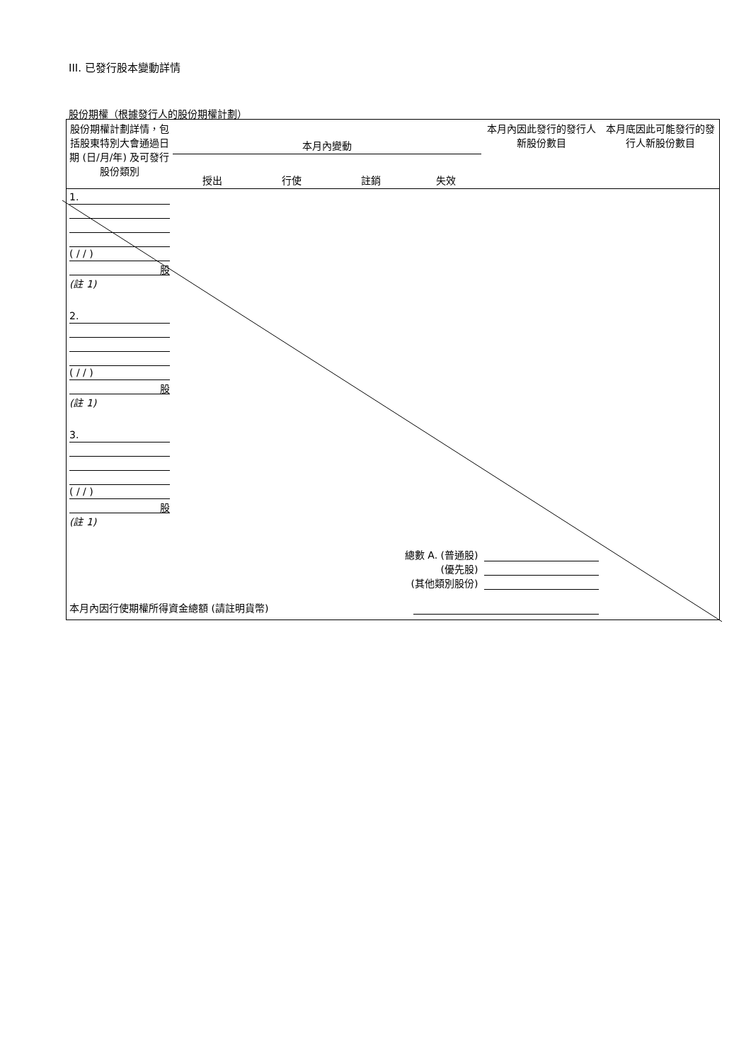III. 已發行股本變動詳情
股份期權（根據發行人的股份期權計劃）
| 股份期權計劃詳情，包括股東特別大會通過日期 (日/月/年) 及可發行股份類別 | 本月內變動 | | | | 本月內因此發行的發行人新股份數目 | 本月底因此可能發行的發行人新股份數目 |
| --- | --- | --- | --- | --- | --- | --- |
| | 授出 | 行使 | 註銷 | 失效 | | |
| 1. ( / / ) 股 (註 1) | | | | | | |
| 2. ( / / ) 股 (註 1) | | | | | | |
| 3. ( / / ) 股 (註 1) | | | | | | |
| 總數 A. (普通股) (優先股) (其他類別股份) | | | | | | |
| 本月內因行使期權所得資金總額 (請註明貨幣) | | | | | | |